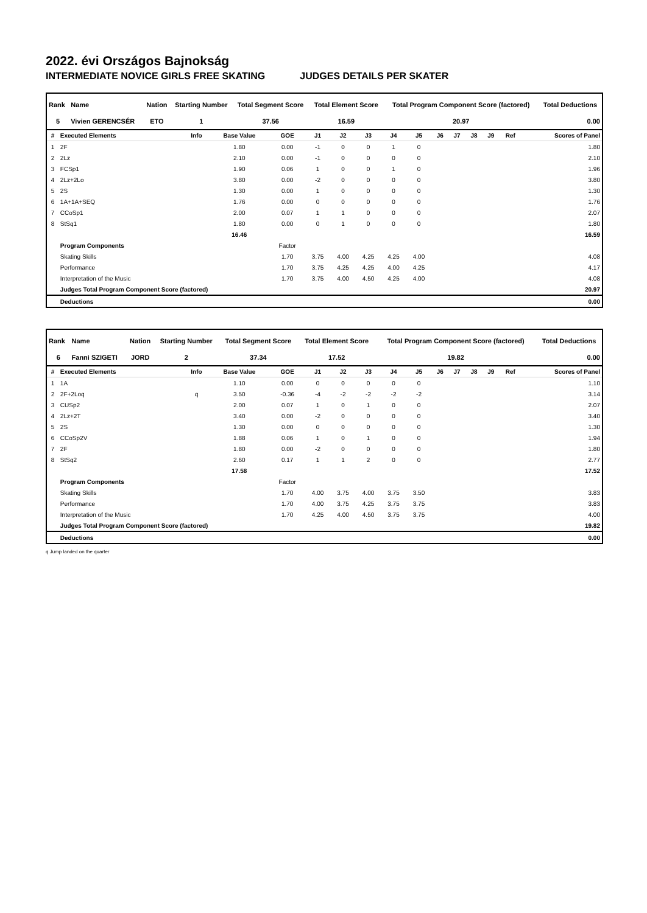2022. évi Országos Bajnokság
INTERMEDIATE NOVICE GIRLS FREE SKATING JUDGES DETAILS PER SKATER
| Rank | Name | Nation | Starting Number | Total Segment Score | Total Element Score | Total Program Component Score (factored) | Total Deductions |
| --- | --- | --- | --- | --- | --- | --- | --- |
| 5 | Vivien GERENCSÉR | ETO | 1 | 37.56 | 16.59 | 20.97 | 0.00 |
| # | Executed Elements | Info | Base Value | GOE | J1 | J2 | J3 | J4 | J5 | J6 | J7 | J8 | J9 | Ref | Scores of Panel |
| --- | --- | --- | --- | --- | --- | --- | --- | --- | --- | --- | --- | --- | --- | --- | --- |
| 1 | 2F | | 1.80 | 0.00 | -1 | 0 | 0 | 1 | 0 | | | | | | 1.80 |
| 2 | 2Lz | | 2.10 | 0.00 | -1 | 0 | 0 | 0 | 0 | | | | | | 2.10 |
| 3 | FCSp1 | | 1.90 | 0.06 | 1 | 0 | 0 | 1 | 0 | | | | | | 1.96 |
| 4 | 2Lz+2Lo | | 3.80 | 0.00 | -2 | 0 | 0 | 0 | 0 | | | | | | 3.80 |
| 5 | 2S | | 1.30 | 0.00 | 1 | 0 | 0 | 0 | 0 | | | | | | 1.30 |
| 6 | 1A+1A+SEQ | | 1.76 | 0.00 | 0 | 0 | 0 | 0 | 0 | | | | | | 1.76 |
| 7 | CCoSp1 | | 2.00 | 0.07 | 1 | 1 | 0 | 0 | 0 | | | | | | 2.07 |
| 8 | StSq1 | | 1.80 | 0.00 | 0 | 1 | 0 | 0 | 0 | | | | | | 1.80 |
| | | | 16.46 | | | | | | | | | | | | 16.59 |
| | Program Components | | | Factor | | | | | | | | | | | |
| | Skating Skills | | | 1.70 | 3.75 | 4.00 | 4.25 | 4.25 | 4.00 | | | | | | 4.08 |
| | Performance | | | 1.70 | 3.75 | 4.25 | 4.25 | 4.00 | 4.25 | | | | | | 4.17 |
| | Interpretation of the Music | | | 1.70 | 3.75 | 4.00 | 4.50 | 4.25 | 4.00 | | | | | | 4.08 |
| | Judges Total Program Component Score (factored) | | | | | | | | | | | | | | 20.97 |
| | Deductions | | | | | | | | | | | | | | 0.00 |
| Rank | Name | Nation | Starting Number | Total Segment Score | Total Element Score | Total Program Component Score (factored) | Total Deductions |
| --- | --- | --- | --- | --- | --- | --- | --- |
| 6 | Fanni SZIGETI | JORD | 2 | 37.34 | 17.52 | 19.82 | 0.00 |
| # | Executed Elements | Info | Base Value | GOE | J1 | J2 | J3 | J4 | J5 | J6 | J7 | J8 | J9 | Ref | Scores of Panel |
| --- | --- | --- | --- | --- | --- | --- | --- | --- | --- | --- | --- | --- | --- | --- | --- |
| 1 | 1A | | 1.10 | 0.00 | 0 | 0 | 0 | 0 | 0 | | | | | | 1.10 |
| 2 | 2F+2Loq | q | 3.50 | -0.36 | -4 | -2 | -2 | -2 | -2 | | | | | | 3.14 |
| 3 | CUSp2 | | 2.00 | 0.07 | 1 | 0 | 1 | 0 | 0 | | | | | | 2.07 |
| 4 | 2Lz+2T | | 3.40 | 0.00 | -2 | 0 | 0 | 0 | 0 | | | | | | 3.40 |
| 5 | 2S | | 1.30 | 0.00 | 0 | 0 | 0 | 0 | 0 | | | | | | 1.30 |
| 6 | CCoSp2V | | 1.88 | 0.06 | 1 | 0 | 1 | 0 | 0 | | | | | | 1.94 |
| 7 | 2F | | 1.80 | 0.00 | -2 | 0 | 0 | 0 | 0 | | | | | | 1.80 |
| 8 | StSq2 | | 2.60 | 0.17 | 1 | 1 | 2 | 0 | 0 | | | | | | 2.77 |
| | | | 17.58 | | | | | | | | | | | | 17.52 |
| | Program Components | | | Factor | | | | | | | | | | | |
| | Skating Skills | | | 1.70 | 4.00 | 3.75 | 4.00 | 3.75 | 3.50 | | | | | | 3.83 |
| | Performance | | | 1.70 | 4.00 | 3.75 | 4.25 | 3.75 | 3.75 | | | | | | 3.83 |
| | Interpretation of the Music | | | 1.70 | 4.25 | 4.00 | 4.50 | 3.75 | 3.75 | | | | | | 4.00 |
| | Judges Total Program Component Score (factored) | | | | | | | | | | | | | | 19.82 |
| | Deductions | | | | | | | | | | | | | | 0.00 |
q Jump landed on the quarter